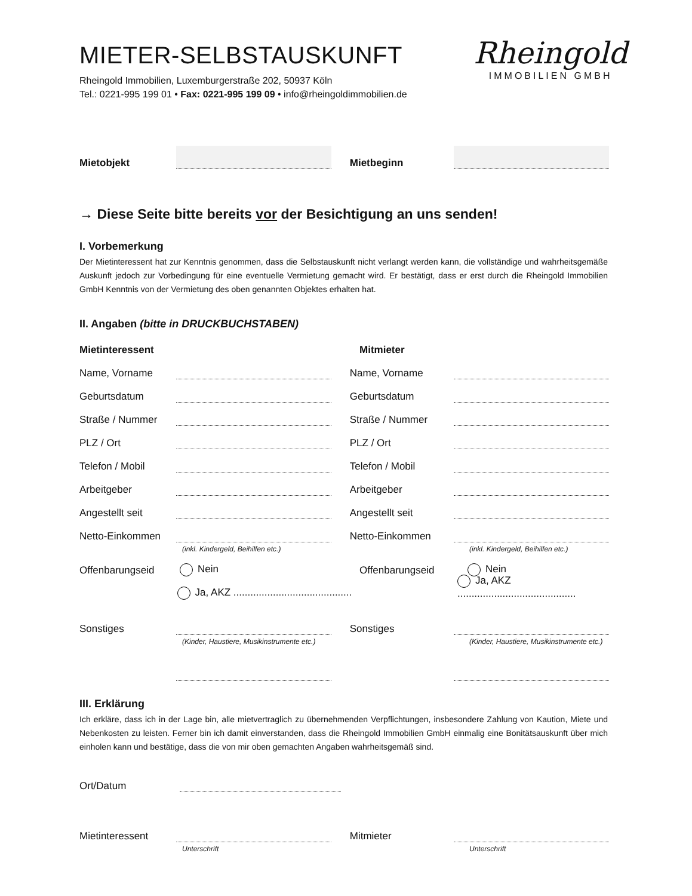MIETER-SELBSTAUSKUNFT
Rheingold Immobilien, Luxemburgerstraße 202, 50937 Köln
Tel.: 0221-995 199 01 • Fax: 0221-995 199 09 • info@rheingoldimmobilien.de
Rheingold
IMMOBILIEN GMBH
Mietobjekt
Mietbeginn
→ Diese Seite bitte bereits vor der Besichtigung an uns senden!
I. Vorbemerkung
Der Mietinteressent hat zur Kenntnis genommen, dass die Selbstauskunft nicht verlangt werden kann, die vollständige und wahrheitsgemäße Auskunft jedoch zur Vorbedingung für eine eventuelle Vermietung gemacht wird. Er bestätigt, dass er erst durch die Rheingold Immobilien GmbH Kenntnis von der Vermietung des oben genannten Objektes erhalten hat.
II. Angaben (bitte in DRUCKBUCHSTABEN)
Mietinteressent Mitmieter
Name, Vorname
Name, Vorname
Geburtsdatum
Geburtsdatum
Straße / Nummer
Straße / Nummer
PLZ / Ort
PLZ / Ort
Telefon / Mobil
Telefon / Mobil
Arbeitgeber
Arbeitgeber
Angestellt seit
Angestellt seit
Netto-Einkommen
Netto-Einkommen
(inkl. Kindergeld, Beihilfen etc.) (inkl. Kindergeld, Beihilfen etc.)
Offenbarungseid Nein Offenbarungseid Nein
Ja, AKZ .......................................... Ja, AKZ ..........................................
Sonstiges
Sonstiges
(Kinder, Haustiere, Musikinstrumente etc.) (Kinder, Haustiere, Musikinstrumente etc.)
III. Erklärung
Ich erkläre, dass ich in der Lage bin, alle mietvertraglich zu übernehmenden Verpflichtungen, insbesondere Zahlung von Kaution, Miete und Nebenkosten zu leisten. Ferner bin ich damit einverstanden, dass die Rheingold Immobilien GmbH einmalig eine Bonitätsauskunft über mich einholen kann und bestätige, dass die von mir oben gemachten Angaben wahrheitsgemäß sind.
Ort/Datum
Mietinteressent
Mitmieter
Unterschrift Unterschrift